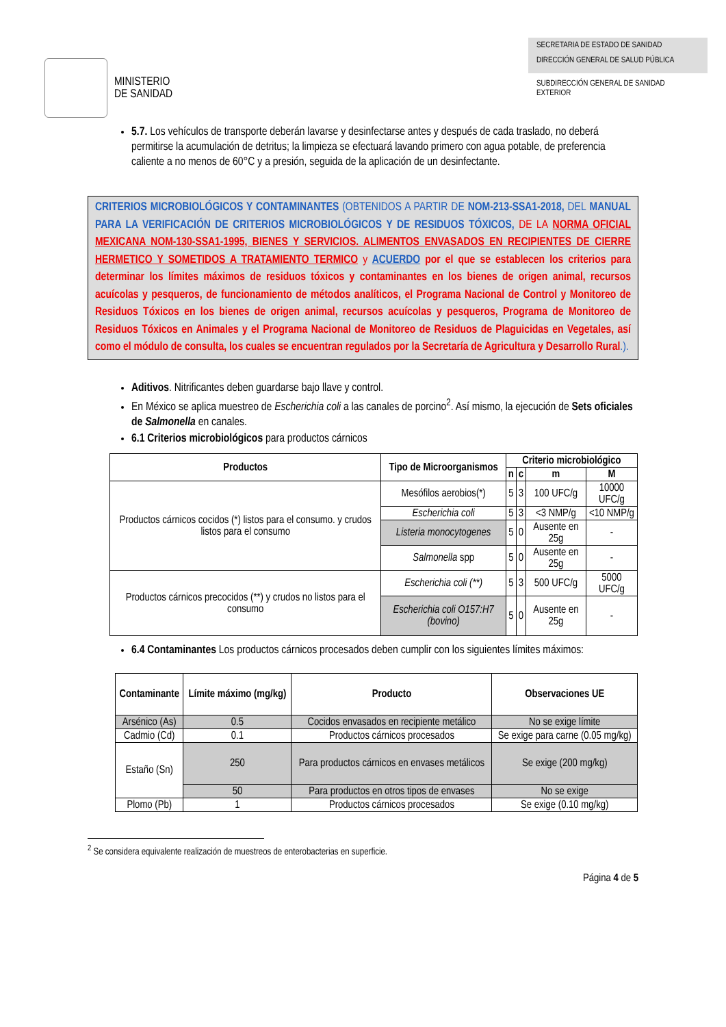MINISTERIO
DE SANIDAD
SECRETARIA DE ESTADO DE SANIDAD
DIRECCIÓN GENERAL DE SALUD PÚBLICA
SUBDIRECCIÓN GENERAL DE SANIDAD EXTERIOR
5.7. Los vehículos de transporte deberán lavarse y desinfectarse antes y después de cada traslado, no deberá permitirse la acumulación de detritus; la limpieza se efectuará lavando primero con agua potable, de preferencia caliente a no menos de 60°C y a presión, seguida de la aplicación de un desinfectante.
CRITERIOS MICROBIOLÓGICOS Y CONTAMINANTES (OBTENIDOS A PARTIR DE NOM-213-SSA1-2018, DEL MANUAL PARA LA VERIFICACIÓN DE CRITERIOS MICROBIOLÓGICOS Y DE RESIDUOS TÓXICOS, DE LA NORMA OFICIAL MEXICANA NOM-130-SSA1-1995, BIENES Y SERVICIOS. ALIMENTOS ENVASADOS EN RECIPIENTES DE CIERRE HERMETICO Y SOMETIDOS A TRATAMIENTO TERMICO y ACUERDO por el que se establecen los criterios para determinar los límites máximos de residuos tóxicos y contaminantes en los bienes de origen animal, recursos acuícolas y pesqueros, de funcionamiento de métodos analíticos, el Programa Nacional de Control y Monitoreo de Residuos Tóxicos en los bienes de origen animal, recursos acuícolas y pesqueros, Programa de Monitoreo de Residuos Tóxicos en Animales y el Programa Nacional de Monitoreo de Residuos de Plaguicidas en Vegetales, así como el módulo de consulta, los cuales se encuentran regulados por la Secretaría de Agricultura y Desarrollo Rural.).
Aditivos. Nitrificantes deben guardarse bajo llave y control.
En México se aplica muestreo de Escherichia coli a las canales de porcino<sup>2</sup>. Así mismo, la ejecución de Sets oficiales de Salmonella en canales.
6.1 Criterios microbiológicos para productos cárnicos
| Productos | Tipo de Microorganismos | Criterio microbiológico | | | |
| --- | --- | --- | --- | --- | --- |
| | | n | c | m | M |
| Productos cárnicos cocidos (*) listos para el consumo. y crudos listos para el consumo | Mesófilos aerobios(*) | 5 | 3 | 100 UFC/g | 10000 UFC/g |
| | Escherichia coli | 5 | 3 | <3 NMP/g | <10 NMP/g |
| | Listeria monocytogenes | 5 | 0 | Ausente en 25g | - |
| | Salmonella spp | 5 | 0 | Ausente en 25g | - |
| Productos cárnicos precocidos (**) y crudos no listos para el consumo | Escherichia coli (**) | 5 | 3 | 500 UFC/g | 5000 UFC/g |
| | Escherichia coli O157:H7 (bovino) | 5 | 0 | Ausente en 25g | - |
6.4 Contaminantes Los productos cárnicos procesados deben cumplir con los siguientes límites máximos:
| Contaminante | Límite máximo (mg/kg) | Producto | Observaciones UE |
| --- | --- | --- | --- |
| Arsénico (As) | 0.5 | Cocidos envasados en recipiente metálico | No se exige límite |
| Cadmio (Cd) | 0.1 | Productos cárnicos procesados | Se exige para carne (0.05 mg/kg) |
| Estaño (Sn) | 250 | Para productos cárnicos en envases metálicos | Se exige (200 mg/kg) |
| | 50 | Para productos en otros tipos de envases | No se exige |
| Plomo (Pb) | 1 | Productos cárnicos procesados | Se exige (0.10 mg/kg) |
<sup>2</sup> Se considera equivalente realización de muestreos de enterobacterias en superficie.
Página 4 de 5